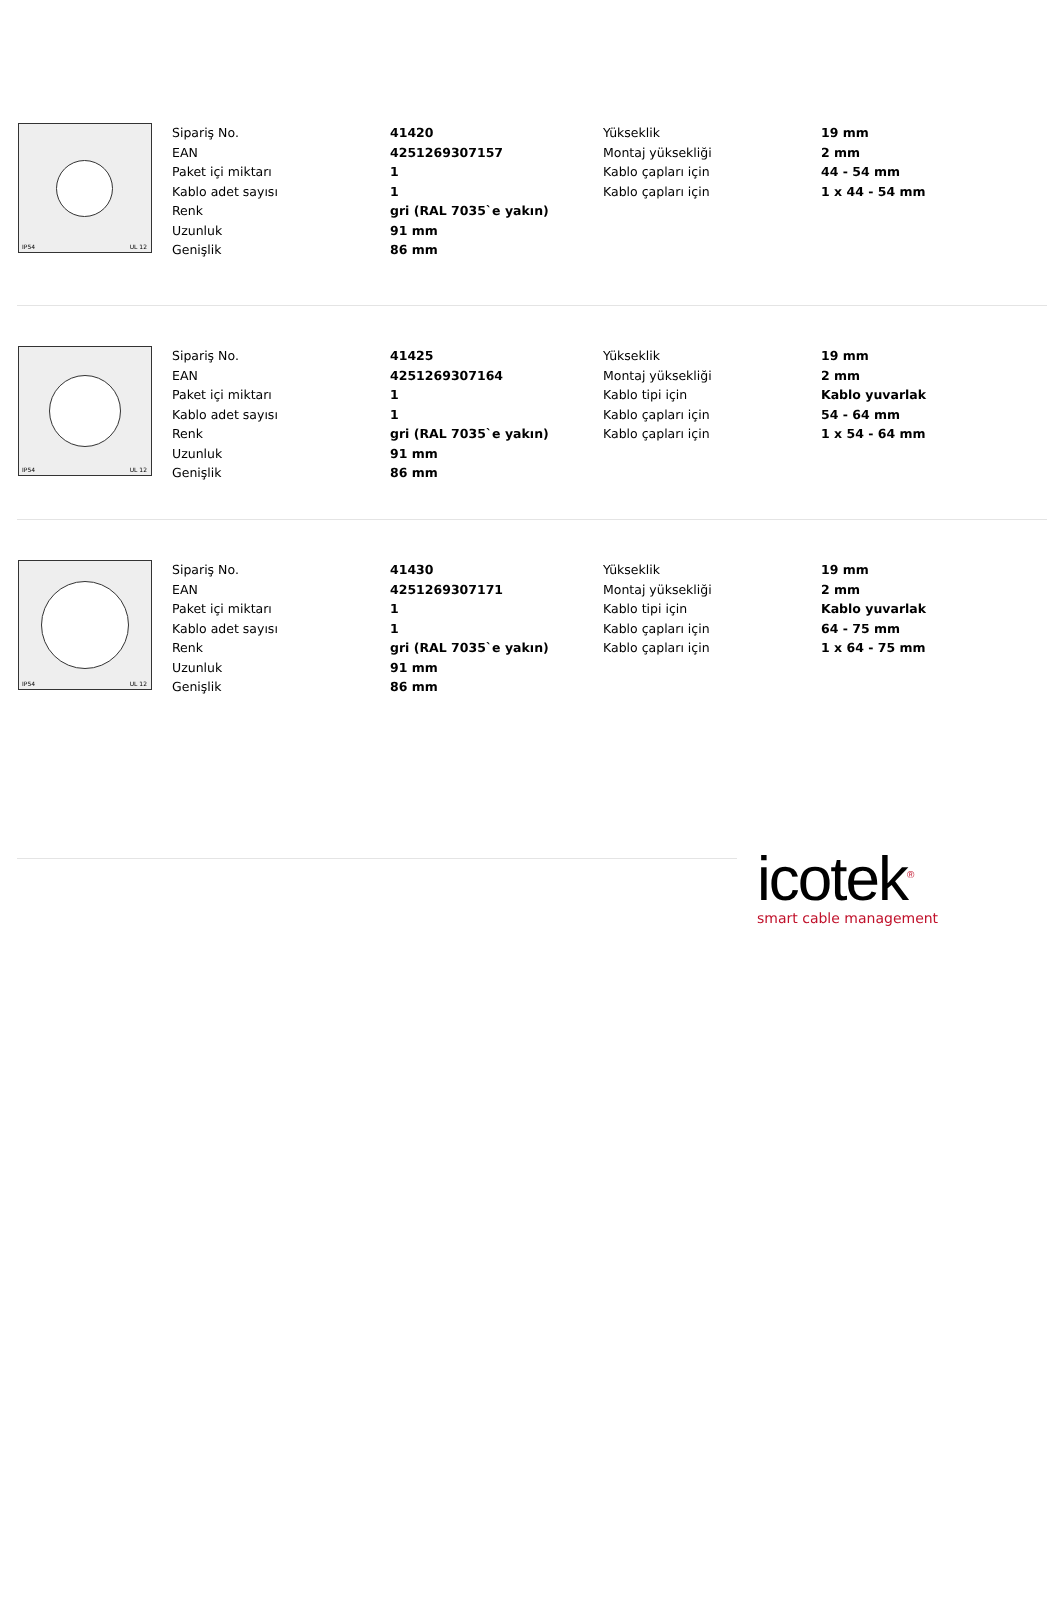IP54 UL 12
| Sipariş No. | 41420 | Yükseklik | 19 mm |
| EAN | 4251269307157 | Montaj yüksekliği | 2 mm |
| Paket içi miktarı | 1 | Kablo çapları için | 44 - 54 mm |
| Kablo adet sayısı | 1 | Kablo çapları için | 1 x 44 - 54 mm |
| Renk | gri (RAL 7035`e yakın) | | |
| Uzunluk | 91 mm | | |
| Genişlik | 86 mm | | |
IP54 UL 12
| Sipariş No. | 41425 | Yükseklik | 19 mm |
| EAN | 4251269307164 | Montaj yüksekliği | 2 mm |
| Paket içi miktarı | 1 | Kablo tipi için | Kablo yuvarlak |
| Kablo adet sayısı | 1 | Kablo çapları için | 54 - 64 mm |
| Renk | gri (RAL 7035`e yakın) | Kablo çapları için | 1 x 54 - 64 mm |
| Uzunluk | 91 mm | | |
| Genişlik | 86 mm | | |
IP54 UL 12
| Sipariş No. | 41430 | Yükseklik | 19 mm |
| EAN | 4251269307171 | Montaj yüksekliği | 2 mm |
| Paket içi miktarı | 1 | Kablo tipi için | Kablo yuvarlak |
| Kablo adet sayısı | 1 | Kablo çapları için | 64 - 75 mm |
| Renk | gri (RAL 7035`e yakın) | Kablo çapları için | 1 x 64 - 75 mm |
| Uzunluk | 91 mm | | |
| Genişlik | 86 mm | | |
icotek<sup>®</sup>
smart cable management